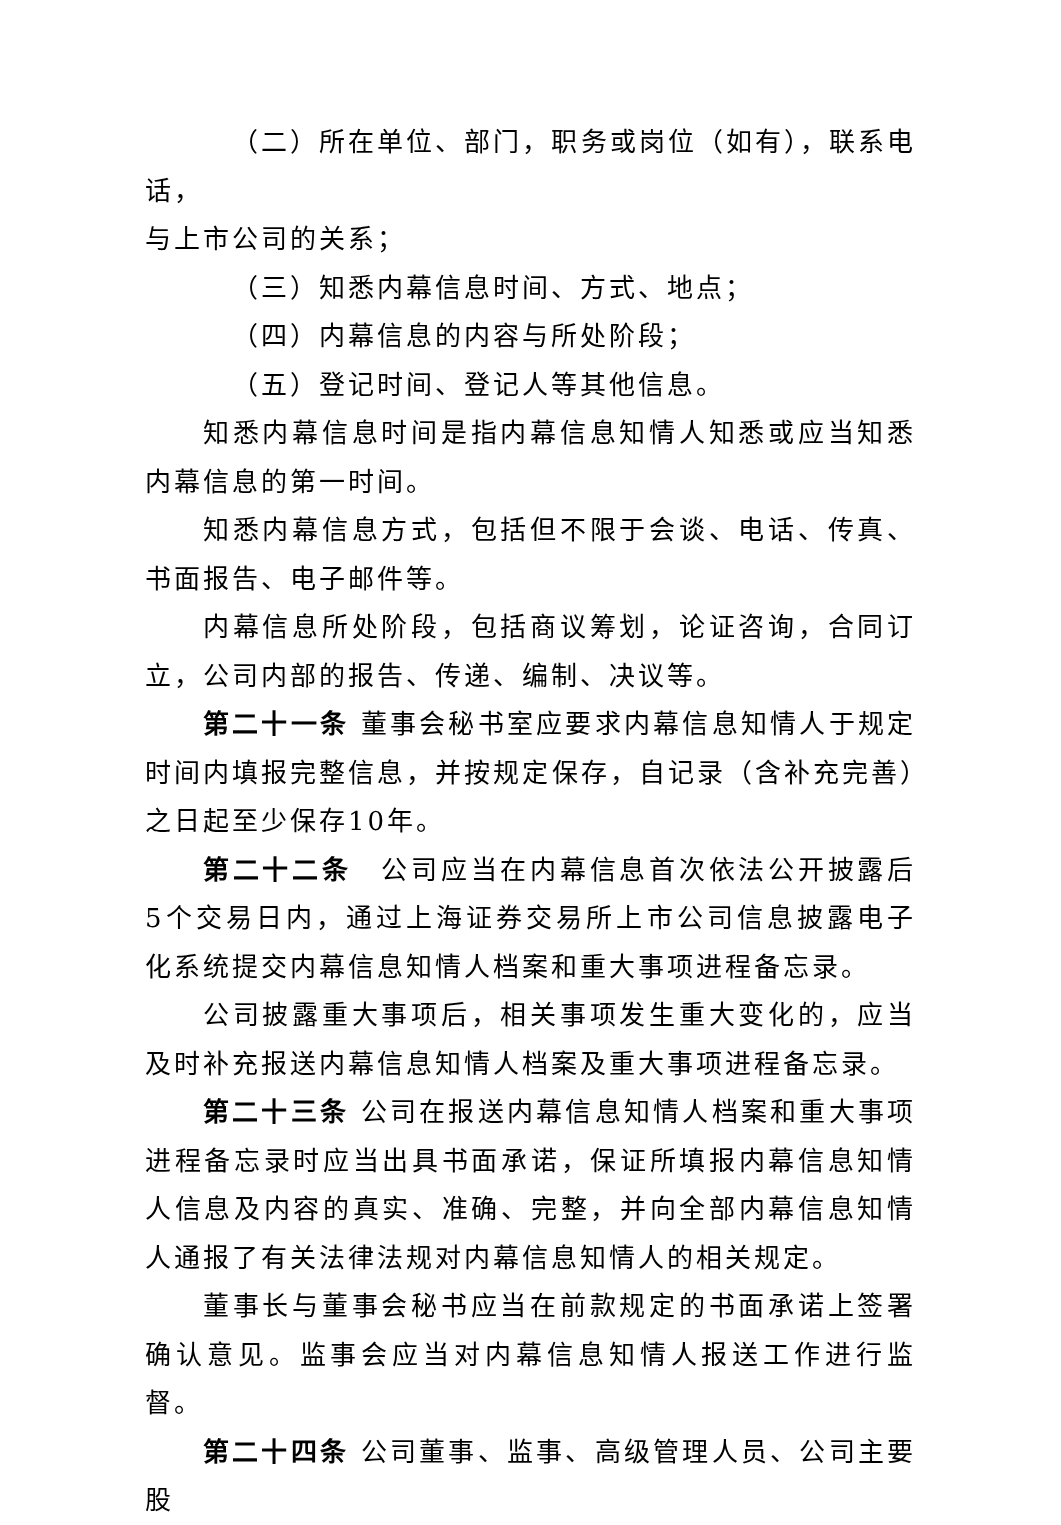（二）所在单位、部门，职务或岗位（如有），联系电话，
与上市公司的关系；
（三）知悉内幕信息时间、方式、地点；
（四）内幕信息的内容与所处阶段；
（五）登记时间、登记人等其他信息。
知悉内幕信息时间是指内幕信息知情人知悉或应当知悉内幕信息的第一时间。
知悉内幕信息方式，包括但不限于会谈、电话、传真、书面报告、电子邮件等。
内幕信息所处阶段，包括商议筹划，论证咨询，合同订立，公司内部的报告、传递、编制、决议等。
第二十一条 董事会秘书室应要求内幕信息知情人于规定时间内填报完整信息，并按规定保存，自记录（含补充完善）之日起至少保存10年。
第二十二条　公司应当在内幕信息首次依法公开披露后5个交易日内，通过上海证券交易所上市公司信息披露电子化系统提交内幕信息知情人档案和重大事项进程备忘录。
公司披露重大事项后，相关事项发生重大变化的，应当及时补充报送内幕信息知情人档案及重大事项进程备忘录。
第二十三条 公司在报送内幕信息知情人档案和重大事项进程备忘录时应当出具书面承诺，保证所填报内幕信息知情人信息及内容的真实、准确、完整，并向全部内幕信息知情人通报了有关法律法规对内幕信息知情人的相关规定。
董事长与董事会秘书应当在前款规定的书面承诺上签署确认意见。监事会应当对内幕信息知情人报送工作进行监督。
第二十四条 公司董事、监事、高级管理人员、公司主要股